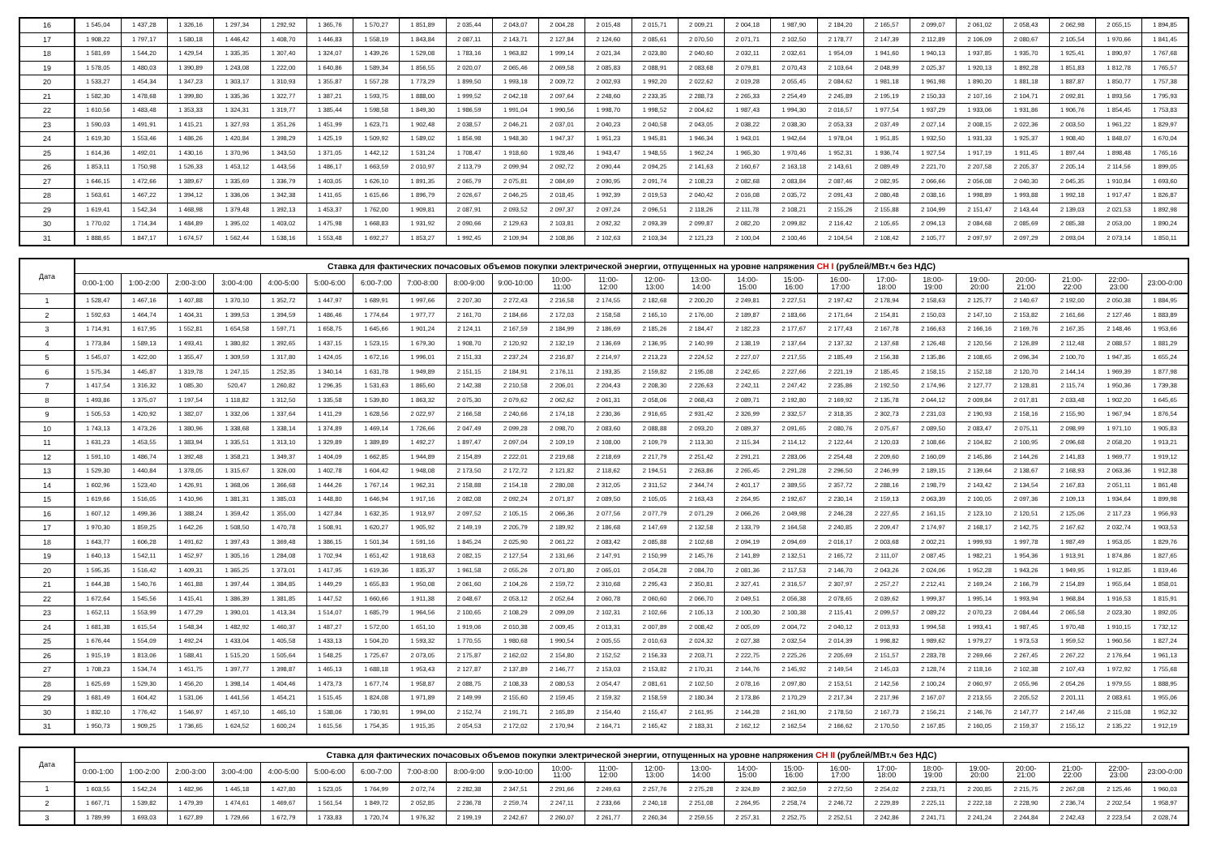| 16 | 1 545,04 | 1 437,28 | 1 326,16 | 1 297,34 | 1 292,92 | 1 365,76 | 1 570,27 | 1 851,89 | 2 035,44 | 2 043,07 | 2 004,28 | 2 015,48 | 2 015,71 | 2 009,21 | 2 004,18 | 1 987,90 | 2 184,20 | 2 165,57 | 2 099,07 | 2 061,02 | 2 058,43 | 2 062,98 | 2 055,15 | 1 894,85 |
| 17 | 1 908,22 | 1 797,17 | 1 580,18 | 1 446,42 | 1 408,70 | 1 446,83 | 1 558,19 | 1 843,84 | 2 087,11 | 2 143,71 | 2 127,84 | 2 124,60 | 2 085,61 | 2 070,50 | 2 071,71 | 2 102,50 | 2 178,77 | 2 147,39 | 2 112,89 | 2 106,09 | 2 080,67 | 2 105,54 | 1 970,66 | 1 841,45 |
| 18 | 1 581,69 | 1 544,20 | 1 429,54 | 1 335,35 | 1 307,40 | 1 324,07 | 1 439,26 | 1 529,08 | 1 783,16 | 1 963,82 | 1 999,14 | 2 021,34 | 2 023,80 | 2 040,60 | 2 032,11 | 2 032,61 | 1 954,09 | 1 941,60 | 1 940,13 | 1 937,85 | 1 935,70 | 1 925,41 | 1 890,97 | 1 767,68 |
| 19 | 1 578,05 | 1 480,03 | 1 390,89 | 1 243,08 | 1 222,00 | 1 640,86 | 1 589,34 | 1 856,55 | 2 020,07 | 2 065,46 | 2 069,58 | 2 085,83 | 2 088,91 | 2 083,68 | 2 079,81 | 2 070,43 | 2 103,64 | 2 048,99 | 2 025,37 | 1 920,13 | 1 892,28 | 1 851,83 | 1 812,78 | 1 765,57 |
| 20 | 1 533,27 | 1 454,34 | 1 347,23 | 1 303,17 | 1 310,93 | 1 355,87 | 1 557,28 | 1 773,29 | 1 899,50 | 1 993,18 | 2 009,72 | 2 002,93 | 1 992,20 | 2 022,62 | 2 019,28 | 2 055,45 | 2 084,62 | 1 981,18 | 1 961,98 | 1 890,20 | 1 881,18 | 1 887,87 | 1 850,77 | 1 757,38 |
| 21 | 1 582,30 | 1 478,68 | 1 399,80 | 1 335,36 | 1 322,77 | 1 387,21 | 1 593,75 | 1 888,00 | 1 999,52 | 2 042,18 | 2 097,64 | 2 248,60 | 2 233,35 | 2 288,73 | 2 265,33 | 2 254,49 | 2 245,89 | 2 195,19 | 2 150,33 | 2 107,16 | 2 104,71 | 2 092,81 | 1 893,56 | 1 795,93 |
| 22 | 1 610,56 | 1 483,48 | 1 353,33 | 1 324,31 | 1 319,77 | 1 385,44 | 1 598,58 | 1 849,30 | 1 986,59 | 1 991,04 | 1 990,56 | 1 998,70 | 1 998,52 | 2 004,62 | 1 987,43 | 1 994,30 | 2 016,57 | 1 977,54 | 1 937,29 | 1 933,06 | 1 931,86 | 1 906,76 | 1 854,45 | 1 753,83 |
| 23 | 1 590,03 | 1 491,91 | 1 415,21 | 1 327,93 | 1 351,26 | 1 451,99 | 1 623,71 | 1 902,48 | 2 038,57 | 2 046,21 | 2 037,01 | 2 040,23 | 2 040,58 | 2 043,05 | 2 038,22 | 2 038,30 | 2 053,33 | 2 037,49 | 2 027,14 | 2 008,15 | 2 022,36 | 2 003,50 | 1 961,22 | 1 829,97 |
| 24 | 1 619,30 | 1 553,46 | 1 486,26 | 1 420,84 | 1 398,29 | 1 425,19 | 1 509,92 | 1 589,02 | 1 856,98 | 1 948,30 | 1 947,37 | 1 951,23 | 1 945,81 | 1 946,34 | 1 943,01 | 1 942,64 | 1 978,04 | 1 951,85 | 1 932,50 | 1 931,33 | 1 925,37 | 1 908,40 | 1 848,07 | 1 670,04 |
| 25 | 1 614,36 | 1 492,01 | 1 430,16 | 1 370,96 | 1 343,50 | 1 371,05 | 1 442,12 | 1 531,24 | 1 708,47 | 1 918,60 | 1 928,46 | 1 943,47 | 1 948,55 | 1 962,24 | 1 965,30 | 1 970,46 | 1 952,31 | 1 936,74 | 1 927,54 | 1 917,19 | 1 911,45 | 1 897,44 | 1 898,48 | 1 765,16 |
| 26 | 1 853,11 | 1 750,98 | 1 526,33 | 1 453,12 | 1 443,56 | 1 486,17 | 1 663,59 | 2 010,97 | 2 113,79 | 2 099,94 | 2 092,72 | 2 090,44 | 2 094,25 | 2 141,63 | 2 160,67 | 2 163,18 | 2 143,61 | 2 089,49 | 2 221,70 | 2 207,58 | 2 205,37 | 2 205,14 | 2 114,56 | 1 899,05 |
| 27 | 1 646,15 | 1 472,66 | 1 389,67 | 1 335,69 | 1 336,79 | 1 403,05 | 1 626,10 | 1 891,35 | 2 065,79 | 2 075,81 | 2 084,69 | 2 090,95 | 2 091,74 | 2 108,23 | 2 082,68 | 2 083,84 | 2 087,46 | 2 082,95 | 2 066,66 | 2 056,08 | 2 040,30 | 2 045,35 | 1 910,84 | 1 693,60 |
| 28 | 1 563,61 | 1 467,22 | 1 394,12 | 1 336,06 | 1 342,38 | 1 411,65 | 1 615,66 | 1 896,79 | 2 026,67 | 2 046,25 | 2 018,45 | 1 992,39 | 2 019,53 | 2 040,42 | 2 016,08 | 2 035,72 | 2 091,43 | 2 080,48 | 2 038,16 | 1 998,89 | 1 993,88 | 1 992,18 | 1 917,47 | 1 826,87 |
| 29 | 1 619,41 | 1 542,34 | 1 468,98 | 1 379,48 | 1 392,13 | 1 453,37 | 1 762,00 | 1 909,81 | 2 087,91 | 2 093,52 | 2 097,37 | 2 097,24 | 2 096,51 | 2 118,26 | 2 111,78 | 2 108,21 | 2 155,26 | 2 155,88 | 2 104,99 | 2 151,47 | 2 143,44 | 2 139,03 | 2 021,53 | 1 892,98 |
| 30 | 1 770,02 | 1 714,34 | 1 484,89 | 1 395,02 | 1 403,02 | 1 475,98 | 1 668,83 | 1 931,92 | 2 090,66 | 2 129,63 | 2 103,81 | 2 092,32 | 2 093,39 | 2 099,87 | 2 082,20 | 2 099,82 | 2 116,42 | 2 105,65 | 2 094,13 | 2 084,68 | 2 085,69 | 2 085,38 | 2 053,00 | 1 890,24 |
| 31 | 1 888,65 | 1 847,17 | 1 674,57 | 1 562,44 | 1 538,16 | 1 553,48 | 1 692,27 | 1 853,27 | 1 992,45 | 2 109,94 | 2 108,86 | 2 102,63 | 2 103,34 | 2 121,23 | 2 100,04 | 2 100,46 | 2 104,54 | 2 108,42 | 2 105,77 | 2 097,97 | 2 097,29 | 2 093,04 | 2 073,14 | 1 850,11 |
| Дата | Ставка для фактических почасовых объемов покупки электрической энергии, отпущенных на уровне напряжения СН I (рублей/МВт.ч без НДС) | | | | | | | | | | | | | | | | | | | | | | | |
| --- | --- | --- | --- | --- | --- | --- | --- | --- | --- | --- | --- | --- | --- | --- | --- | --- | --- | --- | --- | --- | --- | --- | --- | --- |
| | 0:00-1:00 | 1:00-2:00 | 2:00-3:00 | 3:00-4:00 | 4:00-5:00 | 5:00-6:00 | 6:00-7:00 | 7:00-8:00 | 8:00-9:00 | 9:00-10:00 | 10:00- 11:00 | 11:00- 12:00 | 12:00- 13:00 | 13:00- 14:00 | 14:00- 15:00 | 15:00- 16:00 | 16:00- 17:00 | 17:00- 18:00 | 18:00- 19:00 | 19:00- 20:00 | 20:00- 21:00 | 21:00- 22:00 | 22:00- 23:00 | 23:00-0:00 |
| 1 | 1 528,47 | 1 467,16 | 1 407,88 | 1 370,10 | 1 352,72 | 1 447,97 | 1 689,91 | 1 997,66 | 2 207,30 | 2 272,43 | 2 216,58 | 2 174,55 | 2 182,68 | 2 200,20 | 2 249,81 | 2 227,51 | 2 197,42 | 2 178,94 | 2 158,63 | 2 125,77 | 2 140,67 | 2 192,00 | 2 050,38 | 1 884,95 |
| 2 | 1 592,63 | 1 464,74 | 1 404,31 | 1 399,53 | 1 394,59 | 1 486,46 | 1 774,64 | 1 977,77 | 2 161,70 | 2 184,66 | 2 172,03 | 2 158,58 | 2 165,10 | 2 176,00 | 2 189,87 | 2 183,66 | 2 171,64 | 2 154,81 | 2 150,03 | 2 147,10 | 2 153,82 | 2 161,66 | 2 127,46 | 1 883,89 |
| 3 | 1 714,91 | 1 617,95 | 1 552,81 | 1 654,58 | 1 597,71 | 1 658,75 | 1 645,66 | 1 901,24 | 2 124,11 | 2 167,59 | 2 184,99 | 2 186,69 | 2 185,26 | 2 184,47 | 2 182,23 | 2 177,67 | 2 177,43 | 2 167,78 | 2 166,63 | 2 166,16 | 2 169,76 | 2 167,35 | 2 148,46 | 1 953,66 |
| 4 | 1 773,84 | 1 589,13 | 1 493,41 | 1 380,82 | 1 392,65 | 1 437,15 | 1 523,15 | 1 679,30 | 1 908,70 | 2 120,92 | 2 132,19 | 2 136,69 | 2 136,95 | 2 140,99 | 2 138,19 | 2 137,64 | 2 137,32 | 2 137,68 | 2 126,48 | 2 120,56 | 2 126,89 | 2 112,48 | 2 088,57 | 1 881,29 |
| 5 | 1 545,07 | 1 422,00 | 1 355,47 | 1 309,59 | 1 317,80 | 1 424,05 | 1 672,16 | 1 996,01 | 2 151,33 | 2 237,24 | 2 216,87 | 2 214,97 | 2 213,23 | 2 224,52 | 2 227,07 | 2 217,55 | 2 185,49 | 2 156,38 | 2 135,86 | 2 108,65 | 2 096,34 | 2 100,70 | 1 947,35 | 1 655,24 |
| 6 | 1 575,34 | 1 445,87 | 1 319,78 | 1 247,15 | 1 252,35 | 1 340,14 | 1 631,78 | 1 949,89 | 2 151,15 | 2 184,91 | 2 176,11 | 2 193,35 | 2 159,82 | 2 195,08 | 2 242,65 | 2 227,66 | 2 221,19 | 2 185,45 | 2 158,15 | 2 152,18 | 2 120,70 | 2 144,14 | 1 969,39 | 1 877,98 |
| 7 | 1 417,54 | 1 316,32 | 1 085,30 | 520,47 | 1 260,82 | 1 296,35 | 1 531,63 | 1 865,60 | 2 142,38 | 2 210,58 | 2 206,01 | 2 204,43 | 2 208,30 | 2 226,63 | 2 242,11 | 2 247,42 | 2 235,86 | 2 192,50 | 2 174,96 | 2 127,77 | 2 128,81 | 2 115,74 | 1 950,36 | 1 739,38 |
| 8 | 1 493,86 | 1 375,07 | 1 197,54 | 1 118,82 | 1 312,50 | 1 335,58 | 1 539,80 | 1 863,32 | 2 075,30 | 2 079,62 | 2 062,62 | 2 061,31 | 2 058,06 | 2 068,43 | 2 089,71 | 2 192,80 | 2 169,92 | 2 135,78 | 2 044,12 | 2 009,84 | 2 017,81 | 2 033,48 | 1 902,20 | 1 645,65 |
| 9 | 1 505,53 | 1 420,92 | 1 382,07 | 1 332,06 | 1 337,64 | 1 411,29 | 1 628,56 | 2 022,97 | 2 166,58 | 2 240,66 | 2 174,18 | 2 230,36 | 2 916,65 | 2 931,42 | 2 326,99 | 2 332,57 | 2 318,35 | 2 302,73 | 2 231,03 | 2 190,93 | 2 158,16 | 2 155,90 | 1 967,94 | 1 876,54 |
| 10 | 1 743,13 | 1 473,26 | 1 380,96 | 1 338,68 | 1 338,14 | 1 374,89 | 1 469,14 | 1 726,66 | 2 047,49 | 2 099,28 | 2 098,70 | 2 083,60 | 2 088,88 | 2 093,20 | 2 089,37 | 2 091,65 | 2 080,76 | 2 075,67 | 2 089,50 | 2 083,47 | 2 075,11 | 2 098,99 | 1 971,10 | 1 905,83 |
| 11 | 1 631,23 | 1 453,55 | 1 383,94 | 1 335,51 | 1 313,10 | 1 329,89 | 1 389,89 | 1 492,27 | 1 897,47 | 2 097,04 | 2 109,19 | 2 108,00 | 2 109,79 | 2 113,30 | 2 115,34 | 2 114,12 | 2 122,44 | 2 120,03 | 2 108,66 | 2 104,82 | 2 100,95 | 2 096,68 | 2 058,20 | 1 913,21 |
| 12 | 1 591,10 | 1 486,74 | 1 392,48 | 1 358,21 | 1 349,37 | 1 404,09 | 1 662,85 | 1 944,89 | 2 154,89 | 2 222,01 | 2 219,68 | 2 218,69 | 2 217,79 | 2 251,42 | 2 291,21 | 2 283,06 | 2 254,48 | 2 209,60 | 2 160,09 | 2 145,86 | 2 144,26 | 2 141,83 | 1 969,77 | 1 919,12 |
| 13 | 1 529,30 | 1 440,84 | 1 378,05 | 1 315,67 | 1 326,00 | 1 402,78 | 1 604,42 | 1 948,08 | 2 173,50 | 2 172,72 | 2 121,82 | 2 118,62 | 2 194,51 | 2 263,86 | 2 265,45 | 2 291,28 | 2 296,50 | 2 246,99 | 2 189,15 | 2 139,64 | 2 138,67 | 2 168,93 | 2 063,36 | 1 912,38 |
| 14 | 1 602,96 | 1 523,40 | 1 426,91 | 1 368,06 | 1 366,68 | 1 444,26 | 1 767,14 | 1 962,31 | 2 158,88 | 2 154,18 | 2 280,08 | 2 312,05 | 2 311,52 | 2 344,74 | 2 401,17 | 2 389,55 | 2 357,72 | 2 288,16 | 2 198,79 | 2 143,42 | 2 134,54 | 2 167,83 | 2 051,11 | 1 861,48 |
| 15 | 1 619,66 | 1 516,05 | 1 410,96 | 1 381,31 | 1 385,03 | 1 448,80 | 1 646,94 | 1 917,16 | 2 082,08 | 2 092,24 | 2 071,87 | 2 089,50 | 2 105,05 | 2 163,43 | 2 264,95 | 2 192,67 | 2 230,14 | 2 159,13 | 2 063,39 | 2 100,05 | 2 097,36 | 2 109,13 | 1 934,64 | 1 899,98 |
| 16 | 1 607,12 | 1 499,36 | 1 388,24 | 1 359,42 | 1 355,00 | 1 427,84 | 1 632,35 | 1 913,97 | 2 097,52 | 2 105,15 | 2 066,36 | 2 077,56 | 2 077,79 | 2 071,29 | 2 066,26 | 2 049,98 | 2 246,28 | 2 227,65 | 2 161,15 | 2 123,10 | 2 120,51 | 2 125,06 | 2 117,23 | 1 956,93 |
| 17 | 1 970,30 | 1 859,25 | 1 642,26 | 1 508,50 | 1 470,78 | 1 508,91 | 1 620,27 | 1 905,92 | 2 149,19 | 2 205,79 | 2 189,92 | 2 186,68 | 2 147,69 | 2 132,58 | 2 133,79 | 2 164,58 | 2 240,85 | 2 209,47 | 2 174,97 | 2 168,17 | 2 142,75 | 2 167,62 | 2 032,74 | 1 903,53 |
| 18 | 1 643,77 | 1 606,28 | 1 491,62 | 1 397,43 | 1 369,48 | 1 386,15 | 1 501,34 | 1 591,16 | 1 845,24 | 2 025,90 | 2 061,22 | 2 083,42 | 2 085,88 | 2 102,68 | 2 094,19 | 2 094,69 | 2 016,17 | 2 003,68 | 2 002,21 | 1 999,93 | 1 997,78 | 1 987,49 | 1 953,05 | 1 829,76 |
| 19 | 1 640,13 | 1 542,11 | 1 452,97 | 1 305,16 | 1 284,08 | 1 702,94 | 1 651,42 | 1 918,63 | 2 082,15 | 2 127,54 | 2 131,66 | 2 147,91 | 2 150,99 | 2 145,76 | 2 141,89 | 2 132,51 | 2 165,72 | 2 111,07 | 2 087,45 | 1 982,21 | 1 954,36 | 1 913,91 | 1 874,86 | 1 827,65 |
| 20 | 1 595,35 | 1 516,42 | 1 409,31 | 1 365,25 | 1 373,01 | 1 417,95 | 1 619,36 | 1 835,37 | 1 961,58 | 2 055,26 | 2 071,80 | 2 065,01 | 2 054,28 | 2 084,70 | 2 081,36 | 2 117,53 | 2 146,70 | 2 043,26 | 2 024,06 | 1 952,28 | 1 943,26 | 1 949,95 | 1 912,85 | 1 819,46 |
| 21 | 1 644,38 | 1 540,76 | 1 461,88 | 1 397,44 | 1 384,85 | 1 449,29 | 1 655,83 | 1 950,08 | 2 061,60 | 2 104,26 | 2 159,72 | 2 310,68 | 2 295,43 | 2 350,81 | 2 327,41 | 2 316,57 | 2 307,97 | 2 257,27 | 2 212,41 | 2 169,24 | 2 166,79 | 2 154,89 | 1 955,64 | 1 858,01 |
| 22 | 1 672,64 | 1 545,56 | 1 415,41 | 1 386,39 | 1 381,85 | 1 447,52 | 1 660,66 | 1 911,38 | 2 048,67 | 2 053,12 | 2 052,64 | 2 060,78 | 2 060,60 | 2 066,70 | 2 049,51 | 2 056,38 | 2 078,65 | 2 039,62 | 1 999,37 | 1 995,14 | 1 993,94 | 1 968,84 | 1 916,53 | 1 815,91 |
| 23 | 1 652,11 | 1 553,99 | 1 477,29 | 1 390,01 | 1 413,34 | 1 514,07 | 1 685,79 | 1 964,56 | 2 100,65 | 2 108,29 | 2 099,09 | 2 102,31 | 2 102,66 | 2 105,13 | 2 100,30 | 2 100,38 | 2 115,41 | 2 099,57 | 2 089,22 | 2 070,23 | 2 084,44 | 2 065,58 | 2 023,30 | 1 892,05 |
| 24 | 1 681,38 | 1 615,54 | 1 548,34 | 1 482,92 | 1 460,37 | 1 487,27 | 1 572,00 | 1 651,10 | 1 919,06 | 2 010,38 | 2 009,45 | 2 013,31 | 2 007,89 | 2 008,42 | 2 005,09 | 2 004,72 | 2 040,12 | 2 013,93 | 1 994,58 | 1 993,41 | 1 987,45 | 1 970,48 | 1 910,15 | 1 732,12 |
| 25 | 1 676,44 | 1 554,09 | 1 492,24 | 1 433,04 | 1 405,58 | 1 433,13 | 1 504,20 | 1 593,32 | 1 770,55 | 1 980,68 | 1 990,54 | 2 005,55 | 2 010,63 | 2 024,32 | 2 027,38 | 2 032,54 | 2 014,39 | 1 998,82 | 1 989,62 | 1 979,27 | 1 973,53 | 1 959,52 | 1 960,56 | 1 827,24 |
| 26 | 1 915,19 | 1 813,06 | 1 588,41 | 1 515,20 | 1 505,64 | 1 548,25 | 1 725,67 | 2 073,05 | 2 175,87 | 2 162,02 | 2 154,80 | 2 152,52 | 2 156,33 | 2 203,71 | 2 222,75 | 2 225,26 | 2 205,69 | 2 151,57 | 2 283,78 | 2 269,66 | 2 267,45 | 2 267,22 | 2 176,64 | 1 961,13 |
| 27 | 1 708,23 | 1 534,74 | 1 451,75 | 1 397,77 | 1 398,87 | 1 465,13 | 1 688,18 | 1 953,43 | 2 127,87 | 2 137,89 | 2 146,77 | 2 153,03 | 2 153,82 | 2 170,31 | 2 144,76 | 2 145,92 | 2 149,54 | 2 145,03 | 2 128,74 | 2 118,16 | 2 102,38 | 2 107,43 | 1 972,92 | 1 755,68 |
| 28 | 1 625,69 | 1 529,30 | 1 456,20 | 1 398,14 | 1 404,46 | 1 473,73 | 1 677,74 | 1 958,87 | 2 088,75 | 2 108,33 | 2 080,53 | 2 054,47 | 2 081,61 | 2 102,50 | 2 078,16 | 2 097,80 | 2 153,51 | 2 142,56 | 2 100,24 | 2 060,97 | 2 055,96 | 2 054,26 | 1 979,55 | 1 888,95 |
| 29 | 1 681,49 | 1 604,42 | 1 531,06 | 1 441,56 | 1 454,21 | 1 515,45 | 1 824,08 | 1 971,89 | 2 149,99 | 2 155,60 | 2 159,45 | 2 159,32 | 2 158,59 | 2 180,34 | 2 173,86 | 2 170,29 | 2 217,34 | 2 217,96 | 2 167,07 | 2 213,55 | 2 205,52 | 2 201,11 | 2 083,61 | 1 955,06 |
| 30 | 1 832,10 | 1 776,42 | 1 546,97 | 1 457,10 | 1 465,10 | 1 538,06 | 1 730,91 | 1 994,00 | 2 152,74 | 2 191,71 | 2 165,89 | 2 154,40 | 2 155,47 | 2 161,95 | 2 144,28 | 2 161,90 | 2 178,50 | 2 167,73 | 2 156,21 | 2 146,76 | 2 147,77 | 2 147,46 | 2 115,08 | 1 952,32 |
| 31 | 1 950,73 | 1 909,25 | 1 736,65 | 1 624,52 | 1 600,24 | 1 615,56 | 1 754,35 | 1 915,35 | 2 054,53 | 2 172,02 | 2 170,94 | 2 164,71 | 2 165,42 | 2 183,31 | 2 162,12 | 2 162,54 | 2 166,62 | 2 170,50 | 2 167,85 | 2 160,05 | 2 159,37 | 2 155,12 | 2 135,22 | 1 912,19 |
| Дата | Ставка для фактических почасовых объемов покупки электрической энергии, отпущенных на уровне напряжения СН II (рублей/МВт.ч без НДС) | | | | | | | | | | | | | | | | | | | | | | | |
| --- | --- | --- | --- | --- | --- | --- | --- | --- | --- | --- | --- | --- | --- | --- | --- | --- | --- | --- | --- | --- | --- | --- | --- | --- |
| | 0:00-1:00 | 1:00-2:00 | 2:00-3:00 | 3:00-4:00 | 4:00-5:00 | 5:00-6:00 | 6:00-7:00 | 7:00-8:00 | 8:00-9:00 | 9:00-10:00 | 10:00- 11:00 | 11:00- 12:00 | 12:00- 13:00 | 13:00- 14:00 | 14:00- 15:00 | 15:00- 16:00 | 16:00- 17:00 | 17:00- 18:00 | 18:00- 19:00 | 19:00- 20:00 | 20:00- 21:00 | 21:00- 22:00 | 22:00- 23:00 | 23:00-0:00 |
| 1 | 1 603,55 | 1 542,24 | 1 482,96 | 1 445,18 | 1 427,80 | 1 523,05 | 1 764,99 | 2 072,74 | 2 282,38 | 2 347,51 | 2 291,66 | 2 249,63 | 2 257,76 | 2 275,28 | 2 324,89 | 2 302,59 | 2 272,50 | 2 254,02 | 2 233,71 | 2 200,85 | 2 215,75 | 2 267,08 | 2 125,46 | 1 960,03 |
| 2 | 1 667,71 | 1 539,82 | 1 479,39 | 1 474,61 | 1 469,67 | 1 561,54 | 1 849,72 | 2 052,85 | 2 236,78 | 2 259,74 | 2 247,11 | 2 233,66 | 2 240,18 | 2 251,08 | 2 264,95 | 2 258,74 | 2 246,72 | 2 229,89 | 2 225,11 | 2 222,18 | 2 228,90 | 2 236,74 | 2 202,54 | 1 958,97 |
| 3 | 1 789,99 | 1 693,03 | 1 627,89 | 1 729,66 | 1 672,79 | 1 733,83 | 1 720,74 | 1 976,32 | 2 199,19 | 2 242,67 | 2 260,07 | 2 261,77 | 2 260,34 | 2 259,55 | 2 257,31 | 2 252,75 | 2 252,51 | 2 242,86 | 2 241,71 | 2 241,24 | 2 244,84 | 2 242,43 | 2 223,54 | 2 028,74 |